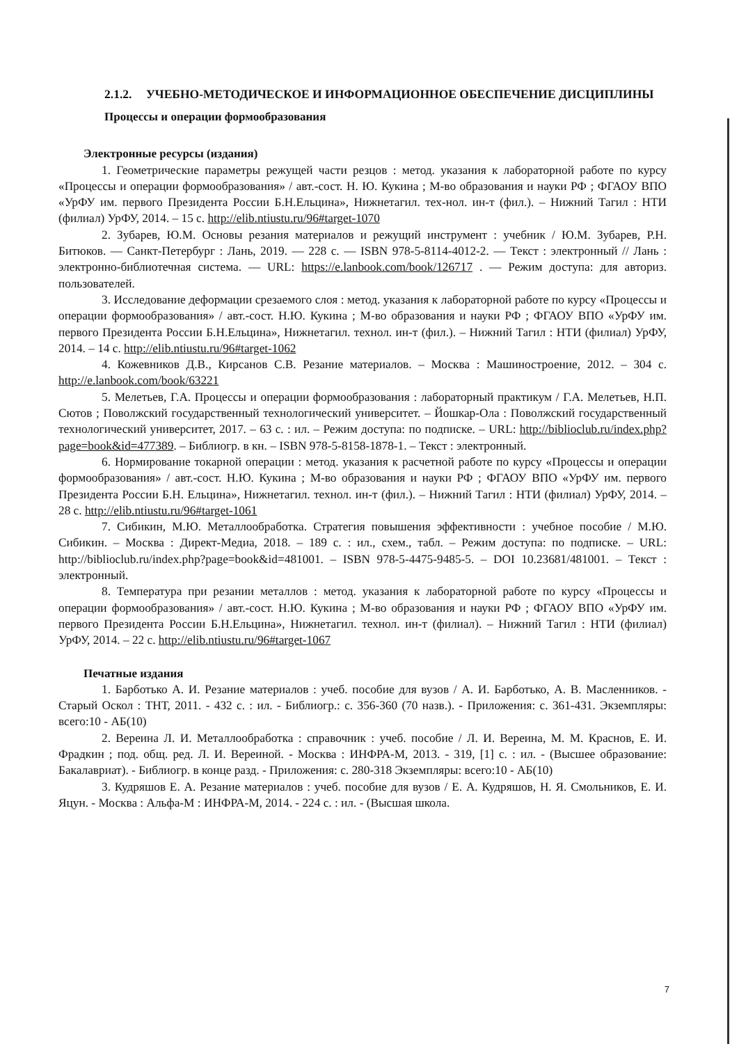2.1.2. УЧЕБНО-МЕТОДИЧЕСКОЕ И ИНФОРМАЦИОННОЕ ОБЕСПЕЧЕНИЕ ДИСЦИПЛИНЫ
Процессы и операции формообразования
Электронные ресурсы (издания)
1. Геометрические параметры режущей части резцов : метод. указания к лабораторной работе по курсу «Процессы и операции формообразования» / авт.-сост. Н. Ю. Кукина ; М-во образования и науки РФ ; ФГАОУ ВПО «УрФУ им. первого Президента России Б.Н.Ельцина», Нижнетагил. тех-нол. ин-т (фил.). – Нижний Тагил : НТИ (филиал) УрФУ, 2014. – 15 с. http://elib.ntiustu.ru/96#target-1070
2. Зубарев, Ю.М. Основы резания материалов и режущий инструмент : учебник / Ю.М. Зубарев, Р.Н. Битюков. — Санкт-Петербург : Лань, 2019. — 228 с. — ISBN 978-5-8114-4012-2. — Текст : электронный // Лань : электронно-библиотечная система. — URL: https://e.lanbook.com/book/126717 . — Режим доступа: для авториз. пользователей.
3. Исследование деформации срезаемого слоя : метод. указания к лабораторной работе по курсу «Процессы и операции формообразования» / авт.-сост. Н.Ю. Кукина ; М-во образования и науки РФ ; ФГАОУ ВПО «УрФУ им. первого Президента России Б.Н.Ельцина», Нижнетагил. технол. ин-т (фил.). – Нижний Тагил : НТИ (филиал) УрФУ, 2014. – 14 с. http://elib.ntiustu.ru/96#target-1062
4. Кожевников Д.В., Кирсанов С.В. Резание материалов. – Москва : Машиностроение, 2012. – 304 с. http://e.lanbook.com/book/63221
5. Мелетьев, Г.А. Процессы и операции формообразования : лабораторный практикум / Г.А. Мелетьев, Н.П. Сютов ; Поволжский государственный технологический университет. – Йошкар-Ола : Поволжский государственный технологический университет, 2017. – 63 с. : ил. – Режим доступа: по подписке. – URL: http://biblioclub.ru/index.php?page=book&id=477389. – Библиогр. в кн. – ISBN 978-5-8158-1878-1. – Текст : электронный.
6. Нормирование токарной операции : метод. указания к расчетной работе по курсу «Процессы и операции формообразования» / авт.-сост. Н.Ю. Кукина ; М-во образования и науки РФ ; ФГАОУ ВПО «УрФУ им. первого Президента России Б.Н. Ельцина», Нижнетагил. технол. ин-т (фил.). – Нижний Тагил : НТИ (филиал) УрФУ, 2014. – 28 с. http://elib.ntiustu.ru/96#target-1061
7. Сибикин, М.Ю. Металлообработка. Стратегия повышения эффективности : учебное пособие / М.Ю. Сибикин. – Москва : Директ-Медиа, 2018. – 189 с. : ил., схем., табл. – Режим доступа: по подписке. – URL: http://biblioclub.ru/index.php?page=book&id=481001. – ISBN 978-5-4475-9485-5. – DOI 10.23681/481001. – Текст : электронный.
8. Температура при резании металлов : метод. указания к лабораторной работе по курсу «Процессы и операции формообразования» / авт.-сост. Н.Ю. Кукина ; М-во образования и науки РФ ; ФГАОУ ВПО «УрФУ им. первого Президента России Б.Н.Ельцина», Нижнетагил. технол. ин-т (филиал). – Нижний Тагил : НТИ (филиал) УрФУ, 2014. – 22 с. http://elib.ntiustu.ru/96#target-1067
Печатные издания
1. Барботько А. И. Резание материалов : учеб. пособие для вузов / А. И. Барботько, А. В. Масленников. - Старый Оскол : ТНТ, 2011. - 432 с. : ил. - Библиогр.: с. 356-360 (70 назв.). - Приложения: с. 361-431. Экземпляры: всего:10 - АБ(10)
2. Вереина Л. И. Металлообработка : справочник : учеб. пособие / Л. И. Вереина, М. М. Краснов, Е. И. Фрадкин ; под. общ. ред. Л. И. Вереиной. - Москва : ИНФРА-М, 2013. - 319, [1] с. : ил. - (Высшее образование: Бакалавриат). - Библиогр. в конце разд. - Приложения: с. 280-318 Экземпляры: всего:10 - АБ(10)
3. Кудряшов Е. А. Резание материалов : учеб. пособие для вузов / Е. А. Кудряшов, Н. Я. Смольников, Е. И. Яцун. - Москва : Альфа-М : ИНФРА-М, 2014. - 224 с. : ил. - (Высшая школа.
7